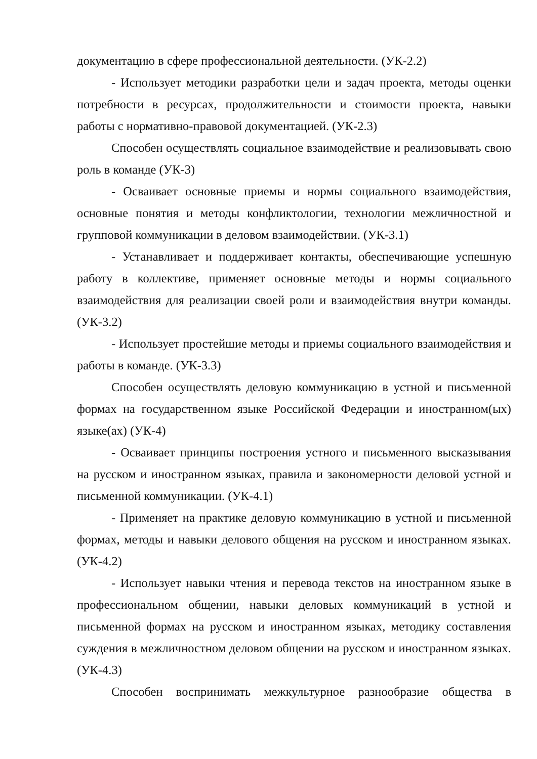документацию в сфере профессиональной деятельности. (УК-2.2)
- Использует методики разработки цели и задач проекта, методы оценки потребности в ресурсах, продолжительности и стоимости проекта, навыки работы с нормативно-правовой документацией. (УК-2.3)
Способен осуществлять социальное взаимодействие и реализовывать свою роль в команде (УК-3)
- Осваивает основные приемы и нормы социального взаимодействия, основные понятия и методы конфликтологии, технологии межличностной и групповой коммуникации в деловом взаимодействии. (УК-3.1)
- Устанавливает и поддерживает контакты, обеспечивающие успешную работу в коллективе, применяет основные методы и нормы социального взаимодействия для реализации своей роли и взаимодействия внутри команды. (УК-3.2)
- Использует простейшие методы и приемы социального взаимодействия и работы в команде. (УК-3.3)
Способен осуществлять деловую коммуникацию в устной и письменной формах на государственном языке Российской Федерации и иностранном(ых) языке(ах) (УК-4)
- Осваивает принципы построения устного и письменного высказывания на русском и иностранном языках, правила и закономерности деловой устной и письменной коммуникации. (УК-4.1)
- Применяет на практике деловую коммуникацию в устной и письменной формах, методы и навыки делового общения на русском и иностранном языках. (УК-4.2)
- Использует навыки чтения и перевода текстов на иностранном языке в профессиональном общении, навыки деловых коммуникаций в устной и письменной формах на русском и иностранном языках, методику составления суждения в межличностном деловом общении на русском и иностранном языках. (УК-4.3)
Способен воспринимать межкультурное разнообразие общества в